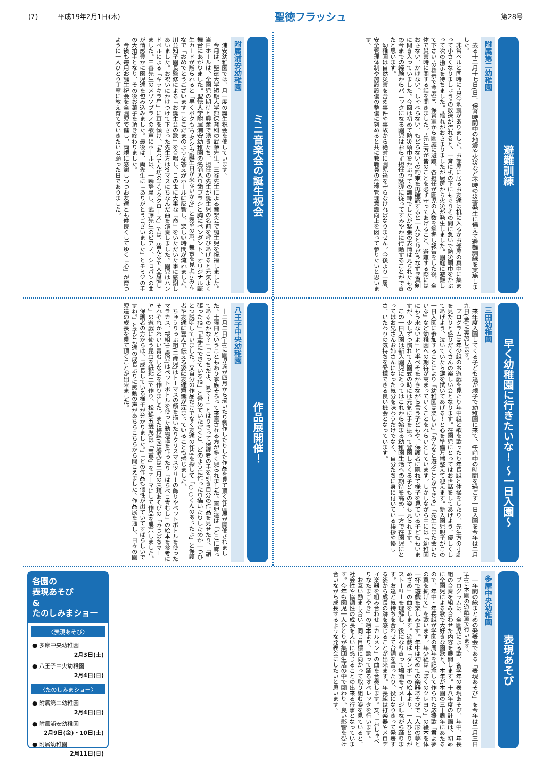(7)　　　平成19年2月1日(木) 聖徳フラッシュ 第28号
避難訓練
附属第二幼稚園
去る十二月十七日(日)、保育時間中の地震や火災など不時の災害発生に備えて避難訓練を実施しました。
非常ベルと同時に“只今地震がありました。お部屋に居るお友達は机に入るかお部屋の真中に集まって小さくなりましょう”の放送が流れると、一斉に机の下にもぐりその間に急いで防災頭巾をかぶって次の指示を待ちました。“揺れがおさまりましたが厨房から火災が発生しました。園庭に避難して下さい”の指示で今度は、保育室から園庭に避難。各担任が園児の人数を掌握し報告をした後、全体で災害時に関する話を聞きました。“先生方が皆のことを必ず守ってあげること、避難する際にはおさない、かけない、しゃべらない、もどらない”の約束を再確認すると一人ひとりがうなずき真剣に聞き入っていました。今回は初めて防災頭巾をかぶっての訓練でしたが緊張の表情は見られたものの今までの経験からパニックになる園児はおらず担任の誘導に従ってすみやかに行動することができたと思います。
幼稚園は自然災害を含め事件や事故から絶対に園児達を守らなければなりません。今後より一層、安全管理体制や施設設備の整備に努めると共に教職員の危機管理意識向上を図って参りたいと思います。
ミニ音楽会の誕生祝会
附属浦安幼稚園
浦安幼稚園では、月一度の誕生祝会を催しています。
今月は、聖徳大学短期大学部保育科の武藤先生、三谷先生による音楽会で誕生児を祝福しました。当日ホールは、全園児の期待と興奮で湧きたち、担任の先生が誕生児の名前を呼びあげると元気よく舞台にあがりました。聖徳大学附属浦安幼稚園の名前入り歯ブラシと胸にペンダント、オリジナル誕生カードが贈られると「早くボクも(ワタシも)誕生日が来ないかな」と羨望の声。舞台を見上げみんなで「おめでとうございます」とこだまのような答えがホールに反響し、楽しい時間が流れました。川並知子園長監修による「お誕生会の歌」を合唱し、この世に大事な「命」をいただいた事に感謝しあいました。お祝いにかけつけて下さった先生方はX'マスにちなんだ曲を演奏しました。園児はハンドベルによる「キラキラ星」に耳を傾け、「あわてん坊のサンタクロース」では、皆んなで大合唱しました。三谷先生のメゾソプラノの歌声にホールは、一瞬静粛し、武藤先生のピアノ、ショパンの曲が情感豊かに園児達を包み込みました。最後は、両先生に「ありがとうございました」とモミジの手の大拍手となり、その後お菓子を頂き終わりました。
今後も毎月お誕生祝会を全園児で催し、両親に感謝しつつお友達とも仲良くしてゆく「心」が育つように一人ひとり丁寧に教え育てていきたいと願った日でありました。
早く幼稚園に行きたいな！ ～一日入園～
三田幼稚園
来年度入園してくる子ども達が親子で幼稚園に来て、午前中の時間を過ごす一日入園を今年は二月九日(金)に実施します。
プログラムは年少組のお遊戯を見たり年中組と歌を歌ったり年長組と体操をしたり、先生方の寸劇を見たりと盛りだくさんの楽しい会となります。在園児にとってはお世話をしてあげよう、優しくしてあげよう、泣いていたら涙を拭いてあげる！と心を準備万端整えて迎えます。新入園児親子がこの一日入園に参加することにより「幼稚園は楽しい」「みんなと遊ぶことができる」「先生にまた会いたいな」など幼稚園への期待が高まっていくことをねらいとしています。しかしながら中には「幼稚園にもう来ないよ」と半べそをかきながら言う子どもや、保護者に隠れて様子を見ている子どももいますが、少しずつ慣れて入園式の時には元気に手を振って登園してくる子どもの姿も見られます。
この一日入園は新入園児にとってはこれから始まる幼稚園生活への期待を高め、一方で在園児にとってはお兄さんお姉さんになった気分を味わうだけでなく、自分たちに身に付いている挨拶や優しさ、いたわりの気持ちを発揮できる良い機会となっています。
作品展開催！
八王子中央幼稚園
十二月二日(土)に園児達が四月から描いたり製作したりした作品を見て頂く作品展が開催されました。土曜日ということもあり家族そろって来園される方が多く見られました。園児達は「どこに飾ってあるのかな？」「こっちだよ、見て！」とはりきって保護者の手を引き自分の作品を見せたり、「頑張ったね」「上手にできているね」と誉めていただくと、どのように作ったり描いたりしたのか一つひとつ説明していました。又自分の作品だけでなく友達の作品を探して「○○くんのあったよ」と保護者や友達に喜んで伝える姿に友達意識が深まっていることも感じました。
ちゅうりっぷ組(二歳児)はトーマスの顔を描いたりクリスマスツリーの飾りやペットボトルを使ったマラカス、桜組(三歳児)はペットボトルを使った動物達を作ったり「はらぺこ青むし」の絵本を参考にそれぞれかわいい青むしなどを作りました。また梅組(四歳児)は二月の表現あそびの「みつばちマーヤ」の遊戯に使う昆虫を紙粘土で作り、松組(五歳児)は「宝島」をテーマにして作品を展示しました。
保護者の方からは、「成長している様子が分かりました。」「どの作品も個性が出ていてすばらしいですね。」と子ども達の成長ぶりに感動の声があちらこちらから聞こえました。作品展を通し、日々の園児達の成長を見て頂くことが出来ました。
表現あそび
多摩中央幼稚園
一年間の総まとめの発表会である「表現あそび」を今年は二月三日(土)に本園の遊戯室で行います。
プログラムは、全園児による歌、各学年の表現あそび、年中、年長組の合奏を組み合わせた内容を展開します。十八年度の計画は、初めに全園児による歌で大好きな園歌と、本年が本園の三十周年にあたるので、年中・年長組が学園の周年を記念して作られた応援歌「君よ夢の翼を拡げて」を歌います。年少組は「ぼくのクレヨン」の絵本を体一杯で遊戯を楽しみます。年中は初めての楽器あそびで「人形の夢とめざめ」の曲をします。遊戯は「ダンボ」の絵本より、一人ひとりがストーリーを理解し、役になりきって場面をイメージしながら踊ります。友達と気持ちを合わせて台詞を言ったり、役になりきって発表する姿から成長の跡を感じることが出来ます。年長組は打楽器やメロディ楽器を組み合わせ「カルメン」の曲を合奏します。又、「おしゃべりなたまごやき」の絵本より、歌って踊るオペレッタを行います。
お互い励まし合い、同じ目標に向かって取り組む姿を見ていると、社会性や協調性の成長を大いに感じることの出来る行事となっています。今年も園児一人ひとりが集団生活の中で関わり、良い影響を受け合いながら成長するような発表会にしたいと思います。
各園の
表現あそび
&
たのしみまショー
〈表現あそび〉
● 多摩中央幼稚園
2月3日(土)
● 八王子中央幼稚園
2月4日(日)
〈たのしみまショー〉
● 附属第二幼稚園
2月4日(日)
● 附属浦安幼稚園
2月9日(金)・10日(土)
● 附属幼稚園
2月11日(日)